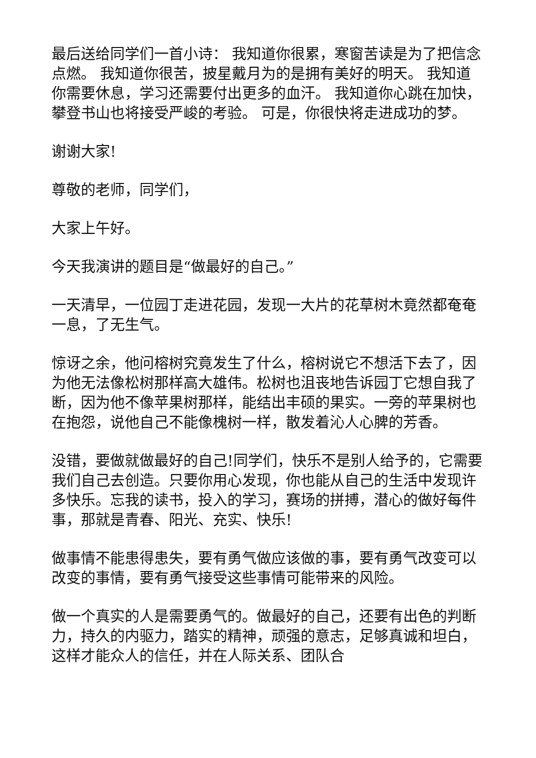最后送给同学们一首小诗： 我知道你很累，寒窗苦读是为了把信念点燃。 我知道你很苦，披星戴月为的是拥有美好的明天。 我知道你需要休息，学习还需要付出更多的血汗。 我知道你心跳在加快，攀登书山也将接受严峻的考验。 可是，你很快将走进成功的梦。
谢谢大家!
尊敬的老师，同学们，
大家上午好。
今天我演讲的题目是“做最好的自己。”
一天清早，一位园丁走进花园，发现一大片的花草树木竟然都奄奄一息，了无生气。
惊讶之余，他问榕树究竟发生了什么，榕树说它不想活下去了，因为他无法像松树那样高大雄伟。松树也沮丧地告诉园丁它想自我了断，因为他不像苹果树那样，能结出丰硕的果实。一旁的苹果树也在抱怨，说他自己不能像槐树一样，散发着沁人心脾的芳香。
没错，要做就做最好的自己!同学们，快乐不是别人给予的，它需要我们自己去创造。只要你用心发现，你也能从自己的生活中发现许多快乐。忘我的读书，投入的学习，赛场的拼搏，潜心的做好每件事，那就是青春、阳光、充实、快乐!
做事情不能患得患失，要有勇气做应该做的事，要有勇气改变可以改变的事情，要有勇气接受这些事情可能带来的风险。
做一个真实的人是需要勇气的。做最好的自己，还要有出色的判断力，持久的内驱力，踏实的精神，顽强的意志，足够真诚和坦白，这样才能众人的信任，并在人际关系、团队合